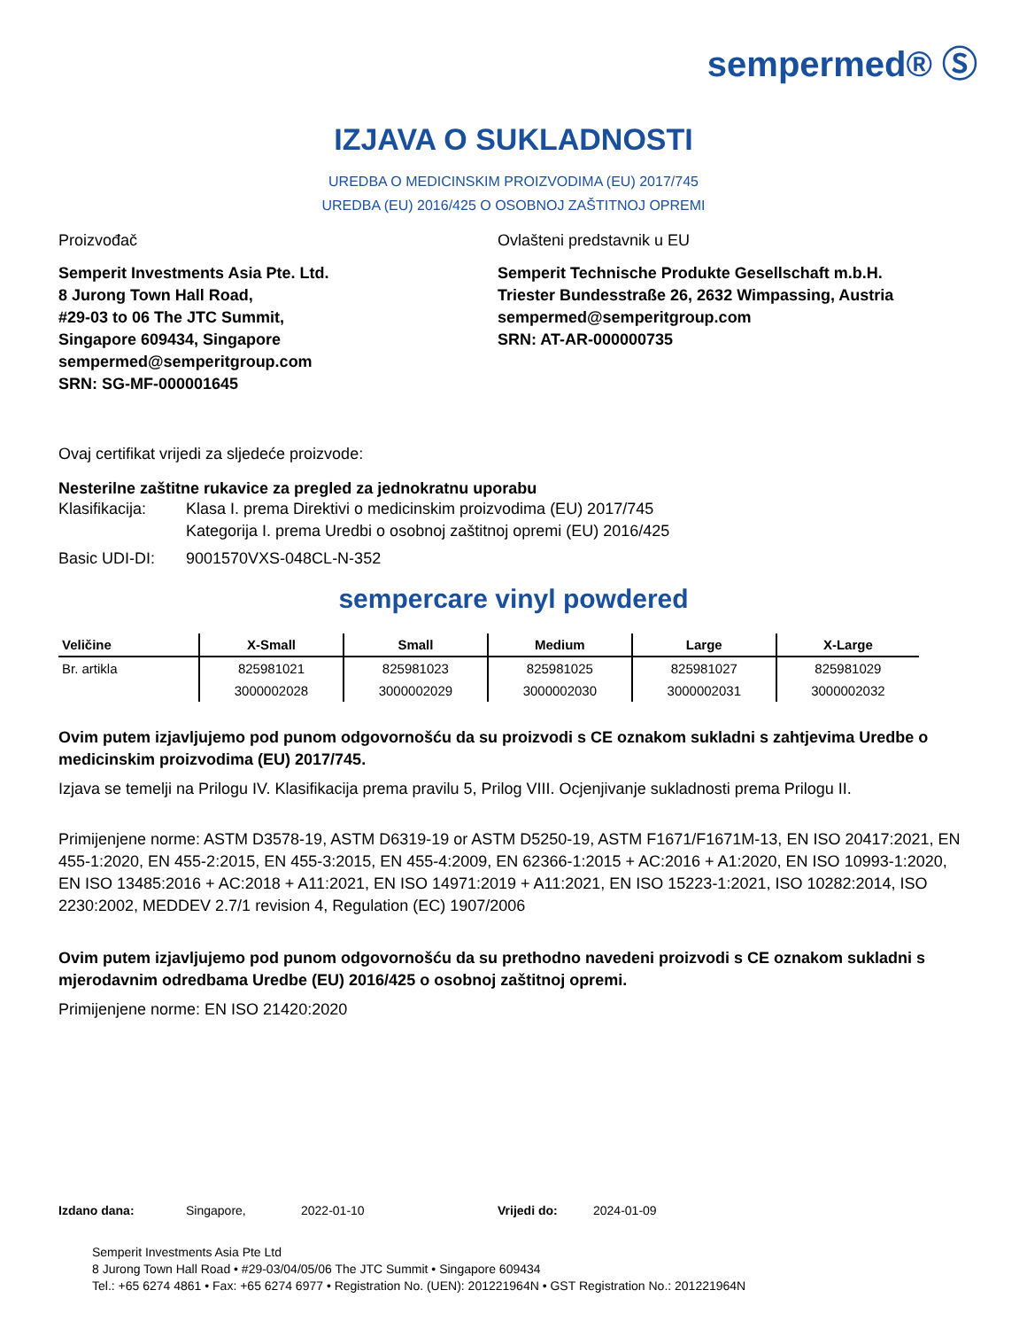sempermed® Ⓢ
IZJAVA O SUKLADNOSTI
UREDBA O MEDICINSKIM PROIZVODIMA (EU) 2017/745
UREDBA (EU) 2016/425 O OSOBNOJ ZAŠTITNOJ OPREMI
Proizvođač
Semperit Investments Asia Pte. Ltd.
8 Jurong Town Hall Road,
#29-03 to 06 The JTC Summit,
Singapore 609434, Singapore
sempermed@semperitgroup.com
SRN: SG-MF-000001645
Ovlašteni predstavnik u EU
Semperit Technische Produkte Gesellschaft m.b.H.
Triester Bundesstraße 26, 2632 Wimpassing, Austria
sempermed@semperitgroup.com
SRN: AT-AR-000000735
Ovaj certifikat vrijedi za sljedeće proizvode:
Nesterilne zaštitne rukavice za pregled za jednokratnu uporabu
Klasifikacija: Klasa I. prema Direktivi o medicinskim proizvodima (EU) 2017/745
Kategorija I. prema Uredbi o osobnoj zaštitnoj opremi (EU) 2016/425
Basic UDI-DI: 9001570VXS-048CL-N-352
sempercare vinyl powdered
| Veličine | X-Small | Small | Medium | Large | X-Large |
| --- | --- | --- | --- | --- | --- |
| Br. artikla | 825981021 | 825981023 | 825981025 | 825981027 | 825981029 |
| | 3000002028 | 3000002029 | 3000002030 | 3000002031 | 3000002032 |
Ovim putem izjavljujemo pod punom odgovornošću da su proizvodi s CE oznakom sukladni s zahtjevima Uredbe o medicinskim proizvodima (EU) 2017/745.
Izjava se temelji na Prilogu IV. Klasifikacija prema pravilu 5, Prilog VIII. Ocjenjivanje sukladnosti prema Prilogu II.
Primijenjene norme: ASTM D3578-19, ASTM D6319-19 or ASTM D5250-19, ASTM F1671/F1671M-13, EN ISO 20417:2021, EN 455-1:2020, EN 455-2:2015, EN 455-3:2015, EN 455-4:2009, EN 62366-1:2015 + AC:2016 + A1:2020, EN ISO 10993-1:2020, EN ISO 13485:2016 + AC:2018 + A11:2021, EN ISO 14971:2019 + A11:2021, EN ISO 15223-1:2021, ISO 10282:2014, ISO 2230:2002, MEDDEV 2.7/1 revision 4, Regulation (EC) 1907/2006
Ovim putem izjavljujemo pod punom odgovornošću da su prethodno navedeni proizvodi s CE oznakom sukladni s mjerodavnim odredbama Uredbe (EU) 2016/425 o osobnoj zaštitnoj opremi.
Primijenjene norme: EN ISO 21420:2020
Izdano dana: Singapore, 2022-01-10 Vrijedi do: 2024-01-09
Semperit Investments Asia Pte Ltd
8 Jurong Town Hall Road • #29-03/04/05/06 The JTC Summit • Singapore 609434
Tel.: +65 6274 4861 • Fax: +65 6274 6977 • Registration No. (UEN): 201221964N • GST Registration No.: 201221964N